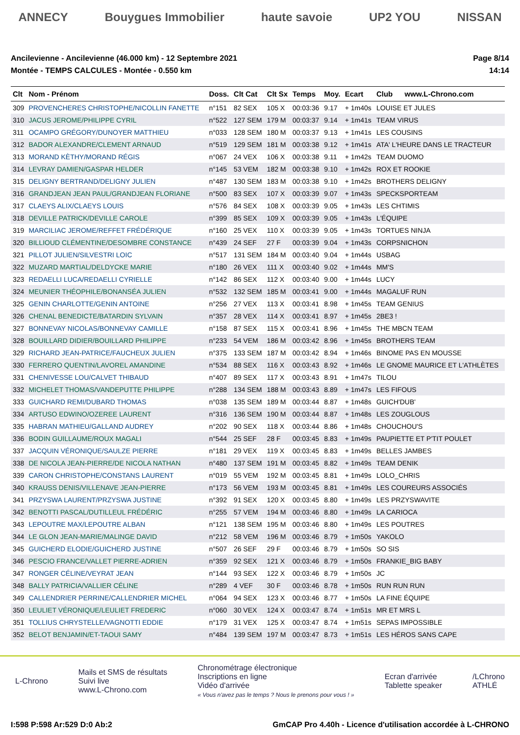ANNECY Bouygues Immobilier haute savoie UP2 YOU NISSAN
Ancilevienne - Ancilevienne (46.000 km) - 12 Septembre 2021
Montée - TEMPS CALCULES - Montée - 0.550 km
Page 8/14
14:14
| Clt | Nom - Prénom | Doss. | Clt Cat | Clt Sx | Temps | Moy. | Ecart | Club | www.L-Chrono.com |
| --- | --- | --- | --- | --- | --- | --- | --- | --- | --- |
| 309 | PROVENCHERES CHRISTOPHE/NICOLLIN FANETTE | n°151 | 82 SEX | 105 X | 00:03:36 | 9.17 | + 1m40s | LOUISE ET JULES | |
| 310 | JACUS JEROME/PHILIPPE CYRIL | n°522 | 127 SEM | 179 M | 00:03:37 | 9.14 | + 1m41s | TEAM VIRUS | |
| 311 | OCAMPO GRÉGORY/DUNOYER MATTHIEU | n°033 | 128 SEM | 180 M | 00:03:37 | 9.13 | + 1m41s | LES COUSINS | |
| 312 | BADOR ALEXANDRE/CLEMENT ARNAUD | n°519 | 129 SEM | 181 M | 00:03:38 | 9.12 | + 1m41s | ATA' L'HEURE DANS LE TRACTEUR | |
| 313 | MORAND KÈTHY/MORAND RÉGIS | n°067 | 24 VEX | 106 X | 00:03:38 | 9.11 | + 1m42s | TEAM DUOMO | |
| 314 | LEVRAY DAMIEN/GASPAR HELDER | n°145 | 53 VEM | 182 M | 00:03:38 | 9.10 | + 1m42s | ROX ET ROOKIE | |
| 315 | DELIGNY BERTRAND/DELIGNY JULIEN | n°487 | 130 SEM | 183 M | 00:03:38 | 9.10 | + 1m42s | BROTHERS DELIGNY | |
| 316 | GRANDJEAN JEAN PAUL/GRANDJEAN FLORIANE | n°500 | 83 SEX | 107 X | 00:03:39 | 9.07 | + 1m43s | SPECKSPORTEAM | |
| 317 | CLAEYS ALIX/CLAEYS LOUIS | n°576 | 84 SEX | 108 X | 00:03:39 | 9.05 | + 1m43s | LES CHTIMIS | |
| 318 | DEVILLE PATRICK/DEVILLE CAROLE | n°399 | 85 SEX | 109 X | 00:03:39 | 9.05 | + 1m43s | L'ÉQUIPE | |
| 319 | MARCILIAC JEROME/REFFET FRÉDÉRIQUE | n°160 | 25 VEX | 110 X | 00:03:39 | 9.05 | + 1m43s | TORTUES NINJA | |
| 320 | BILLIOUD CLÉMENTINE/DESOMBRE CONSTANCE | n°439 | 24 SEF | 27 F | 00:03:39 | 9.04 | + 1m43s | CORPSNICHON | |
| 321 | PILLOT JULIEN/SILVESTRI LOIC | n°517 | 131 SEM | 184 M | 00:03:40 | 9.04 | + 1m44s | USBAG | |
| 322 | MUZARD MARTIAL/DELDYCKE MARIE | n°180 | 26 VEX | 111 X | 00:03:40 | 9.02 | + 1m44s | MM'S | |
| 323 | REDAELLI LUCA/REDAELLI CYRIELLE | n°142 | 86 SEX | 112 X | 00:03:40 | 9.00 | + 1m44s | LUCY | |
| 324 | MEUNIER THÉOPHILE/BONANSÉA JULIEN | n°532 | 132 SEM | 185 M | 00:03:41 | 9.00 | + 1m44s | MAGALUF RUN | |
| 325 | GENIN CHARLOTTE/GENIN ANTOINE | n°256 | 27 VEX | 113 X | 00:03:41 | 8.98 | + 1m45s | TEAM GENIUS | |
| 326 | CHENAL BENEDICTE/BATARDIN SYLVAIN | n°357 | 28 VEX | 114 X | 00:03:41 | 8.97 | + 1m45s | 2BE3 ! | |
| 327 | BONNEVAY NICOLAS/BONNEVAY CAMILLE | n°158 | 87 SEX | 115 X | 00:03:41 | 8.96 | + 1m45s | THE MBCN TEAM | |
| 328 | BOUILLARD DIDIER/BOUILLARD PHILIPPE | n°233 | 54 VEM | 186 M | 00:03:42 | 8.96 | + 1m45s | BROTHERS TEAM | |
| 329 | RICHARD JEAN-PATRICE/FAUCHEUX JULIEN | n°375 | 133 SEM | 187 M | 00:03:42 | 8.94 | + 1m46s | BINOME PAS EN MOUSSE | |
| 330 | FERRERO QUENTIN/LAVOREL AMANDINE | n°534 | 88 SEX | 116 X | 00:03:43 | 8.92 | + 1m46s | LE GNOME MAURICE ET L'ATHLÈTES | |
| 331 | CHENIVESSE LOU/CALVET THIBAUD | n°407 | 89 SEX | 117 X | 00:03:43 | 8.91 | + 1m47s | TILOU | |
| 332 | MICHELET THOMAS/VANDEPUTTE PHILIPPE | n°288 | 134 SEM | 188 M | 00:03:43 | 8.89 | + 1m47s | LES FIFOUS | |
| 333 | GUICHARD REMI/DUBARD THOMAS | n°038 | 135 SEM | 189 M | 00:03:44 | 8.87 | + 1m48s | GUICH'DUB' | |
| 334 | ARTUSO EDWINO/OZEREE LAURENT | n°316 | 136 SEM | 190 M | 00:03:44 | 8.87 | + 1m48s | LES ZOUGLOUS | |
| 335 | HABRAN MATHIEU/GALLAND AUDREY | n°202 | 90 SEX | 118 X | 00:03:44 | 8.86 | + 1m48s | CHOUCHOU'S | |
| 336 | BODIN GUILLAUME/ROUX MAGALI | n°544 | 25 SEF | 28 F | 00:03:45 | 8.83 | + 1m49s | PAUPIETTE ET P'TIT POULET | |
| 337 | JACQUIN VÉRONIQUE/SAULZE PIERRE | n°181 | 29 VEX | 119 X | 00:03:45 | 8.83 | + 1m49s | BELLES JAMBES | |
| 338 | DE NICOLA JEAN-PIERRE/DE NICOLA NATHAN | n°480 | 137 SEM | 191 M | 00:03:45 | 8.82 | + 1m49s | TEAM DENIK | |
| 339 | CARON CHRISTOPHE/CONSTANS LAURENT | n°019 | 55 VEM | 192 M | 00:03:45 | 8.81 | + 1m49s | LOLO_CHRIS | |
| 340 | KRAUSS DENIS/VILLENAVE JEAN-PIERRE | n°173 | 56 VEM | 193 M | 00:03:45 | 8.81 | + 1m49s | LES COUREURS ASSOCIÉS | |
| 341 | PRZYSWA LAURENT/PRZYSWA JUSTINE | n°392 | 91 SEX | 120 X | 00:03:45 | 8.80 | + 1m49s | LES PRZYSWAVITE | |
| 342 | BENOTTI PASCAL/DUTILLEUL FRÉDÉRIC | n°255 | 57 VEM | 194 M | 00:03:46 | 8.80 | + 1m49s | LA CARIOCA | |
| 343 | LEPOUTRE MAX/LEPOUTRE ALBAN | n°121 | 138 SEM | 195 M | 00:03:46 | 8.80 | + 1m49s | LES POUTRES | |
| 344 | LE GLON JEAN-MARIE/MALINGE DAVID | n°212 | 58 VEM | 196 M | 00:03:46 | 8.79 | + 1m50s | YAKOLO | |
| 345 | GUICHERD ELODIE/GUICHERD JUSTINE | n°507 | 26 SEF | 29 F | 00:03:46 | 8.79 | + 1m50s | SO SIS | |
| 346 | PESCIO FRANCE/VALLET PIERRE-ADRIEN | n°359 | 92 SEX | 121 X | 00:03:46 | 8.79 | + 1m50s | FRANKIE_BIG BABY | |
| 347 | RONGER CÉLINE/VEYRAT JEAN | n°144 | 93 SEX | 122 X | 00:03:46 | 8.79 | + 1m50s | JC | |
| 348 | BALLY PATRICIA/VALLIER CÉLINE | n°289 | 4 VEF | 30 F | 00:03:46 | 8.78 | + 1m50s | RUN RUN RUN | |
| 349 | CALLENDRIER PERRINE/CALLENDRIER MICHEL | n°064 | 94 SEX | 123 X | 00:03:46 | 8.77 | + 1m50s | LA FINE ÉQUIPE | |
| 350 | LEULIET VÉRONIQUE/LEULIET FREDERIC | n°060 | 30 VEX | 124 X | 00:03:47 | 8.74 | + 1m51s | MR ET MRS L | |
| 351 | TOLLIUS CHRYSTELLE/VAGNOTTI EDDIE | n°179 | 31 VEX | 125 X | 00:03:47 | 8.74 | + 1m51s | SEPAS IMPOSSIBLE | |
| 352 | BELOT BENJAMIN/ET-TAOUI SAMY | n°484 | 139 SEM | 197 M | 00:03:47 | 8.73 | + 1m51s | LES HÉROS SANS CAPE | |
L-Chrono
Mails et SMS de résultats
Suivi live
www.L-Chrono.com
Chronométrage électronique
Inscriptions en ligne
Vidéo d'arrivée
« Vous n'avez pas le temps ? Nous le prenons pour vous ! »
Ecran d'arrivée
Tablette speaker
/LChrono
ATHLÉ
I:598 P:598 Ar:529 D:0 Ab:2 GmCAP Pro 4.40h - Licence d'utilisation accordée à L-CHRONO